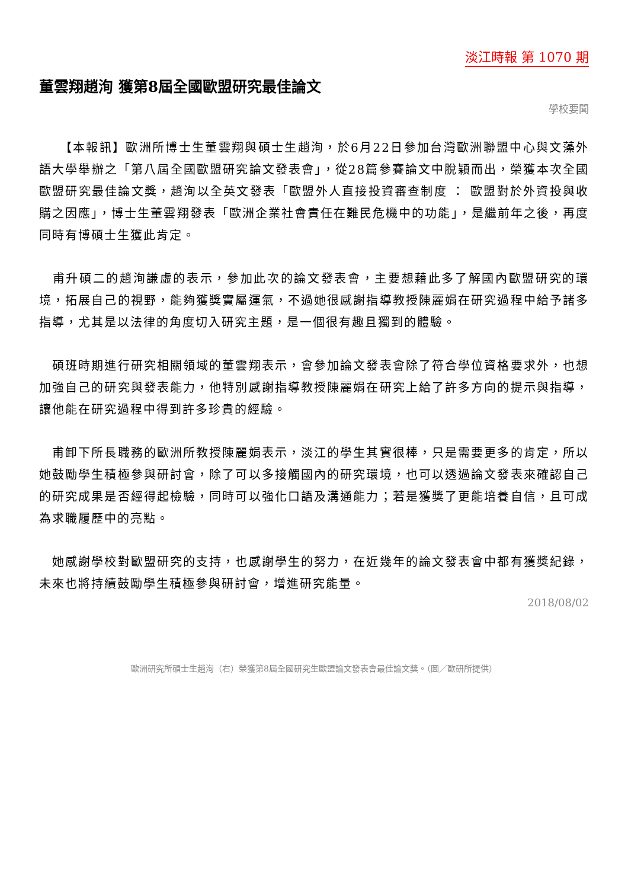淡江時報 第 1070 期
董雲翔趙洵 獲第8屆全國歐盟研究最佳論文
學校要聞
　　【本報訊】歐洲所博士生董雲翔與碩士生趙洵，於6月22日參加台灣歐洲聯盟中心與文藻外語大學舉辦之「第八屆全國歐盟研究論文發表會」，從28篇參賽論文中脫穎而出，榮獲本次全國歐盟研究最佳論文獎，趙洵以全英文發表「歐盟外人直接投資審查制度 ： 歐盟對於外資投與收購之因應」，博士生董雲翔發表「歐洲企業社會責任在難民危機中的功能」，是繼前年之後，再度同時有博碩士生獲此肯定。
　甫升碩二的趙洵謙虛的表示，參加此次的論文發表會，主要想藉此多了解國內歐盟研究的環境，拓展自己的視野，能夠獲獎實屬運氣，不過她很感謝指導教授陳麗娟在研究過程中給予諸多指導，尤其是以法律的角度切入研究主題，是一個很有趣且獨到的體驗。
　碩班時期進行研究相關領域的董雲翔表示，會參加論文發表會除了符合學位資格要求外，也想加強自己的研究與發表能力，他特別感謝指導教授陳麗娟在研究上給了許多方向的提示與指導，讓他能在研究過程中得到許多珍貴的經驗。
　甫卸下所長職務的歐洲所教授陳麗娟表示，淡江的學生其實很棒，只是需要更多的肯定，所以她鼓勵學生積極參與研討會，除了可以多接觸國內的研究環境，也可以透過論文發表來確認自己的研究成果是否經得起檢驗，同時可以強化口語及溝通能力；若是獲獎了更能培養自信，且可成為求職履歷中的亮點。
　她感謝學校對歐盟研究的支持，也感謝學生的努力，在近幾年的論文發表會中都有獲獎紀錄，未來也將持續鼓勵學生積極參與研討會，增進研究能量。
2018/08/02
歐洲研究所碩士生趙洵（右）榮獲第8屆全國研究生歐盟論文發表會最佳論文獎。（圖／歐研所提供）